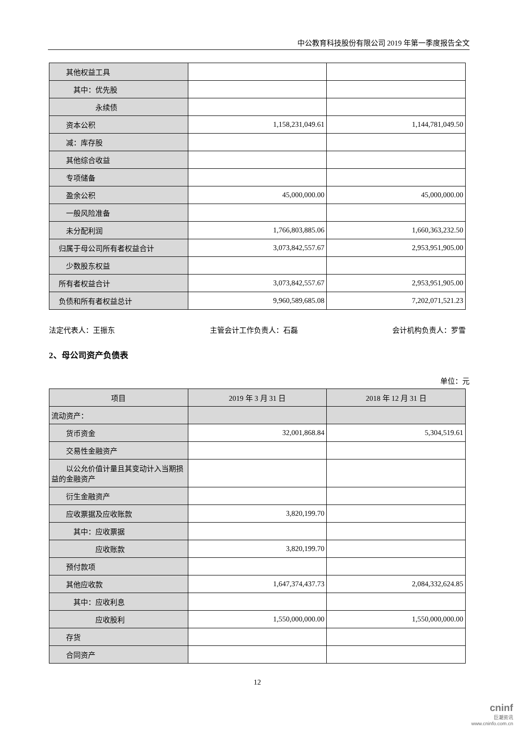中公教育科技股份有限公司 2019 年第一季度报告全文
| 其他权益工具 | | |
| 其中：优先股 | | |
| 永续债 | | |
| 资本公积 | 1,158,231,049.61 | 1,144,781,049.50 |
| 减：库存股 | | |
| 其他综合收益 | | |
| 专项储备 | | |
| 盈余公积 | 45,000,000.00 | 45,000,000.00 |
| 一般风险准备 | | |
| 未分配利润 | 1,766,803,885.06 | 1,660,363,232.50 |
| 归属于母公司所有者权益合计 | 3,073,842,557.67 | 2,953,951,905.00 |
| 少数股东权益 | | |
| 所有者权益合计 | 3,073,842,557.67 | 2,953,951,905.00 |
| 负债和所有者权益总计 | 9,960,589,685.08 | 7,202,071,521.23 |
法定代表人：王振东 主管会计工作负责人：石磊 会计机构负责人：罗雪
2、母公司资产负债表
单位：元
| 项目 | 2019 年 3 月 31 日 | 2018 年 12 月 31 日 |
| --- | --- | --- |
| 流动资产： | | |
| 货币资金 | 32,001,868.84 | 5,304,519.61 |
| 交易性金融资产 | | |
| 以公允价值计量且其变动计入当期损益的金融资产 | | |
| 衍生金融资产 | | |
| 应收票据及应收账款 | 3,820,199.70 | |
| 其中：应收票据 | | |
| 应收账款 | 3,820,199.70 | |
| 预付款项 | | |
| 其他应收款 | 1,647,374,437.73 | 2,084,332,624.85 |
| 其中：应收利息 | | |
| 应收股利 | 1,550,000,000.00 | 1,550,000,000.00 |
| 存货 | | |
| 合同资产 | | |
12
cninf
巨潮资讯
www.cninfo.com.cn